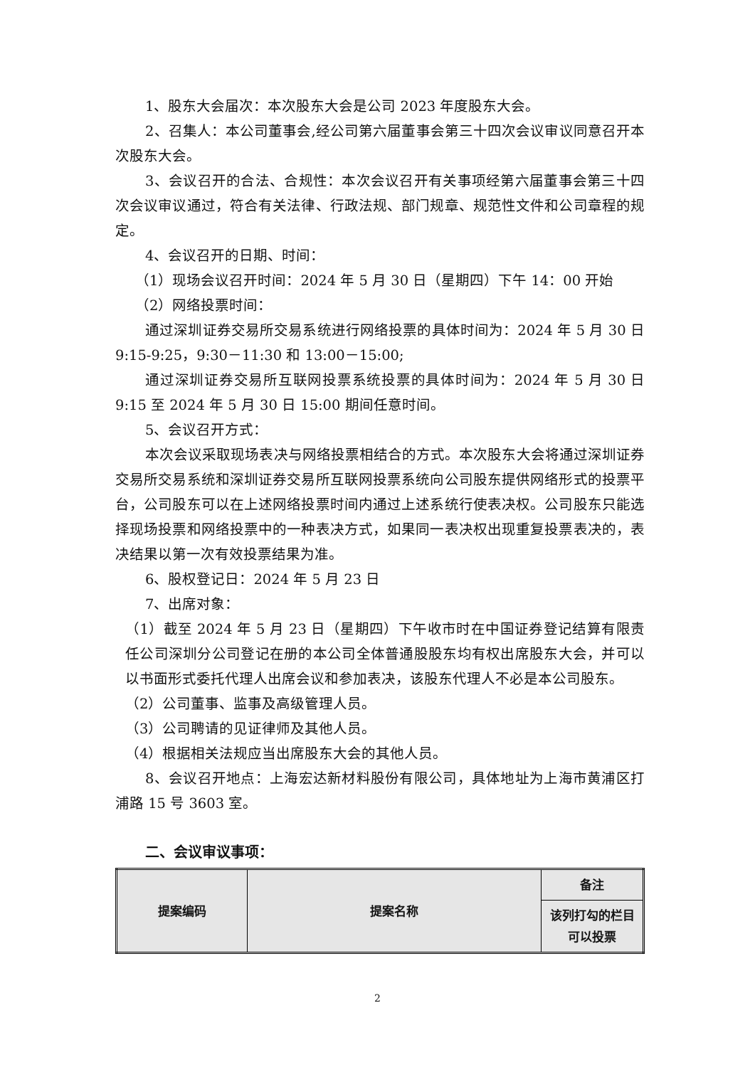1、股东大会届次：本次股东大会是公司 2023 年度股东大会。
2、召集人：本公司董事会,经公司第六届董事会第三十四次会议审议同意召开本次股东大会。
3、会议召开的合法、合规性：本次会议召开有关事项经第六届董事会第三十四次会议审议通过，符合有关法律、行政法规、部门规章、规范性文件和公司章程的规定。
4、会议召开的日期、时间：
（1）现场会议召开时间：2024 年 5 月 30 日（星期四）下午 14：00 开始
（2）网络投票时间：
通过深圳证券交易所交易系统进行网络投票的具体时间为：2024 年 5 月 30 日 9:15-9:25，9:30－11:30 和 13:00－15:00;
通过深圳证券交易所互联网投票系统投票的具体时间为：2024 年 5 月 30 日 9:15 至 2024 年 5 月 30 日 15:00 期间任意时间。
5、会议召开方式：
本次会议采取现场表决与网络投票相结合的方式。本次股东大会将通过深圳证券交易所交易系统和深圳证券交易所互联网投票系统向公司股东提供网络形式的投票平台，公司股东可以在上述网络投票时间内通过上述系统行使表决权。公司股东只能选择现场投票和网络投票中的一种表决方式，如果同一表决权出现重复投票表决的，表决结果以第一次有效投票结果为准。
6、股权登记日：2024 年 5 月 23 日
7、出席对象：
（1）截至 2024 年 5 月 23 日（星期四）下午收市时在中国证券登记结算有限责任公司深圳分公司登记在册的本公司全体普通股股东均有权出席股东大会，并可以以书面形式委托代理人出席会议和参加表决，该股东代理人不必是本公司股东。
（2）公司董事、监事及高级管理人员。
（3）公司聘请的见证律师及其他人员。
（4）根据相关法规应当出席股东大会的其他人员。
8、会议召开地点：上海宏达新材料股份有限公司，具体地址为上海市黄浦区打浦路 15 号 3603 室。
二、会议审议事项：
| 提案编码 | 提案名称 | 备注 |
| | | 该列打勾的栏目可以投票 |
2